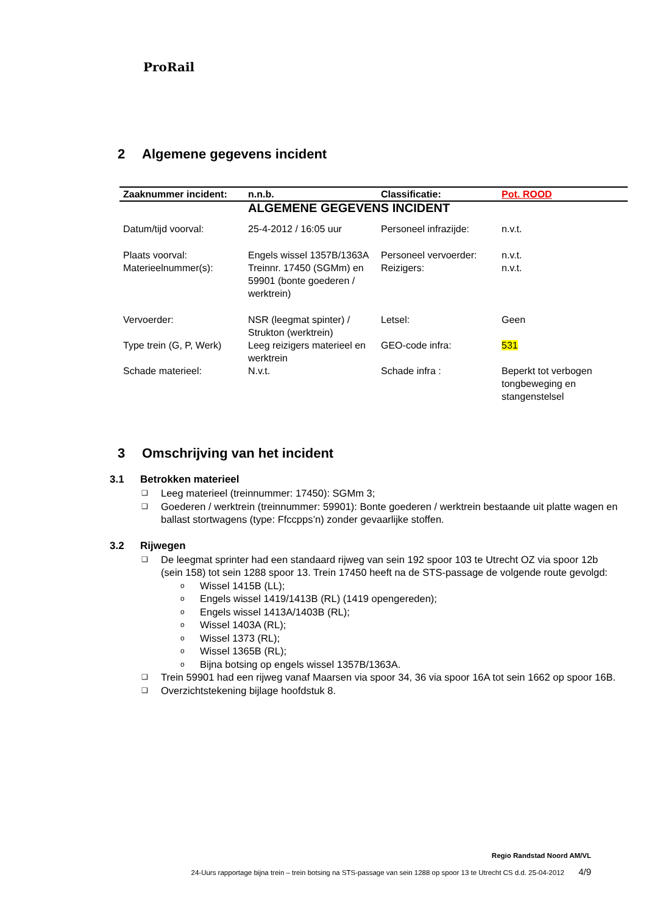ProRail
2 Algemene gegevens incident
| Zaaknummer incident: | n.n.b. | Classificatie: | Pot. ROOD |
| | ALGEMENE GEGEVENS INCIDENT | | |
| Datum/tijd voorval: | 25-4-2012 / 16:05 uur | Personeel infrazijde: | n.v.t. |
| Plaats voorval: | Engels wissel 1357B/1363A | Personeel vervoerder: | n.v.t. |
| Materieelnummer(s): | Treinnr. 17450 (SGMm) en 59901 (bonte goederen / werktrein) | Reizigers: | n.v.t. |
| Vervoerder: | NSR (leegmat spinter) / Strukton (werktrein) | Letsel: | Geen |
| Type trein (G, P, Werk) | Leeg reizigers materieel en werktrein | GEO-code infra: | 531 |
| Schade materieel: | N.v.t. | Schade infra : | Beperkt tot verbogen tongbeweging en stangenstelsel |
3 Omschrijving van het incident
3.1 Betrokken materieel
❑ Leeg materieel (treinnummer: 17450): SGMm 3;
❑ Goederen / werktrein (treinnummer: 59901): Bonte goederen / werktrein bestaande uit platte wagen en ballast stortwagens (type: Ffccpps’n) zonder gevaarlijke stoffen.
3.2 Rijwegen
❑ De leegmat sprinter had een standaard rijweg van sein 192 spoor 103 te Utrecht OZ via spoor 12b (sein 158) tot sein 1288 spoor 13. Trein 17450 heeft na de STS-passage de volgende route gevolgd:
o Wissel 1415B (LL);
o Engels wissel 1419/1413B (RL) (1419 opengereden);
o Engels wissel 1413A/1403B (RL);
o Wissel 1403A (RL);
o Wissel 1373 (RL);
o Wissel 1365B (RL);
o Bijna botsing op engels wissel 1357B/1363A.
❑ Trein 59901 had een rijweg vanaf Maarsen via spoor 34, 36 via spoor 16A tot sein 1662 op spoor 16B.
❑ Overzichtstekening bijlage hoofdstuk 8.
Regio Randstad Noord AM/VL
24-Uurs rapportage bijna trein – trein botsing na STS-passage van sein 1288 op spoor 13 te Utrecht CS d.d. 25-04-2012 4/9